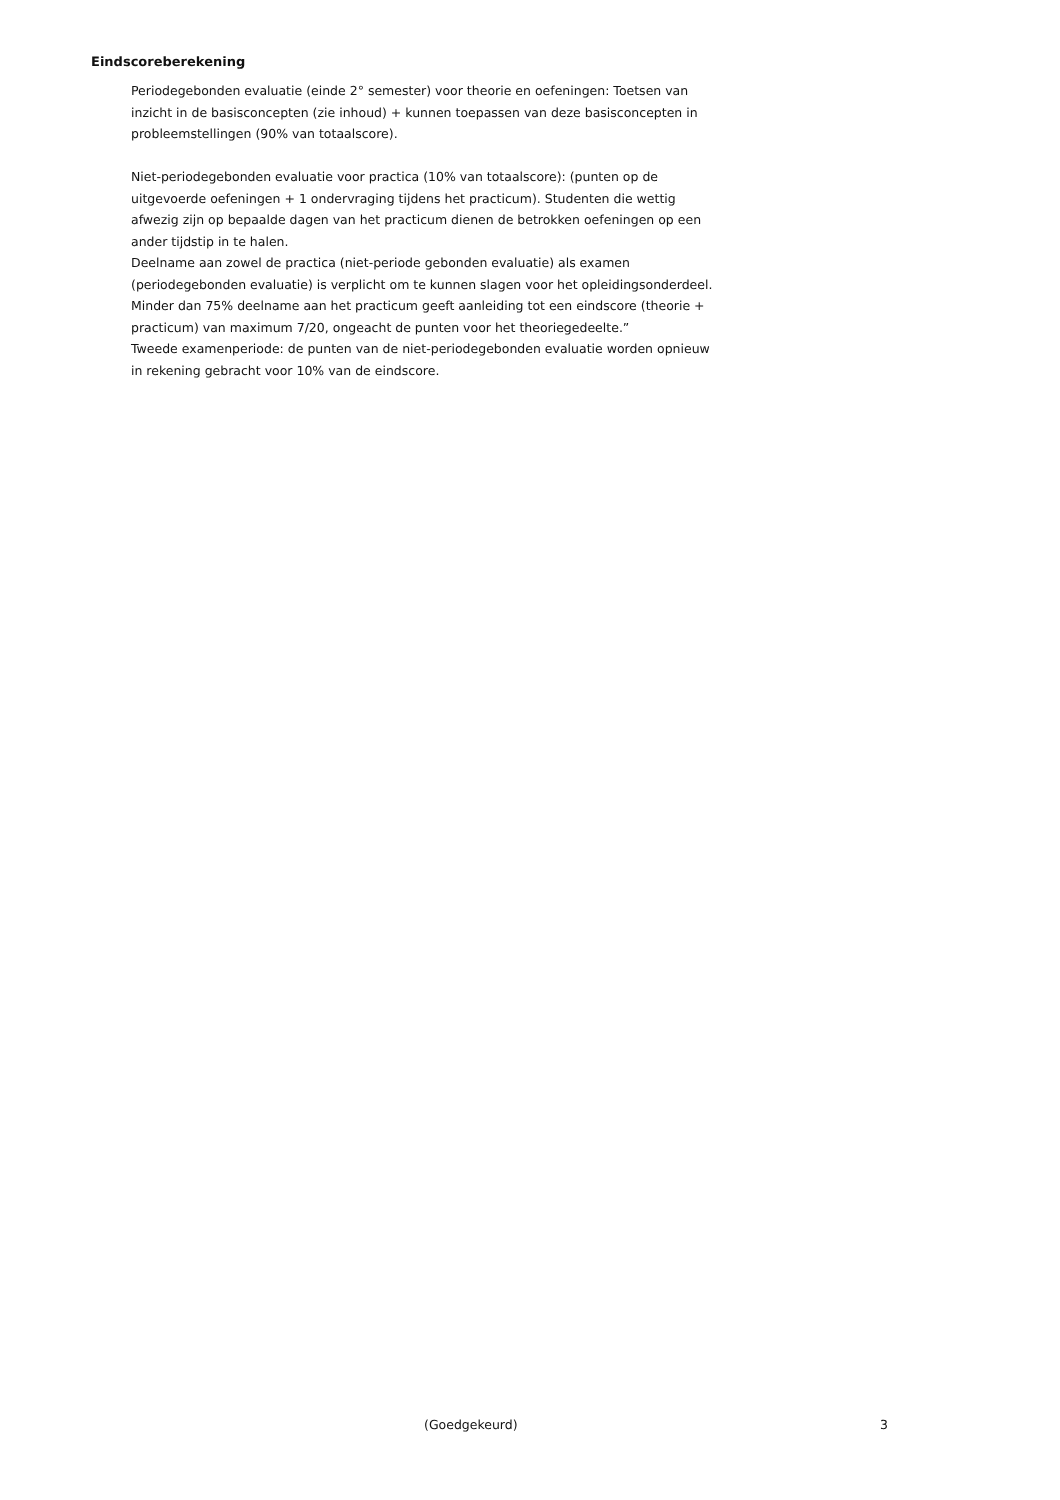Eindscoreberekening
Periodegebonden evaluatie (einde 2° semester) voor theorie en oefeningen: Toetsen van inzicht in de basisconcepten (zie inhoud) + kunnen toepassen van deze basisconcepten in probleemstellingen (90% van totaalscore).
Niet-periodegebonden evaluatie voor practica (10% van totaalscore): (punten op de uitgevoerde oefeningen + 1 ondervraging tijdens het practicum). Studenten die wettig afwezig zijn op bepaalde dagen van het practicum dienen de betrokken oefeningen op een ander tijdstip in te halen.
Deelname aan zowel de practica (niet-periode gebonden evaluatie) als examen (periodegebonden evaluatie) is verplicht om te kunnen slagen voor het opleidingsonderdeel. Minder dan 75% deelname aan het practicum geeft aanleiding tot een eindscore (theorie + practicum) van maximum 7/20, ongeacht de punten voor het theoriegedeelte.”
Tweede examenperiode: de punten van de niet-periodegebonden evaluatie worden opnieuw in rekening gebracht voor 10% van de eindscore.
(Goedgekeurd) 3